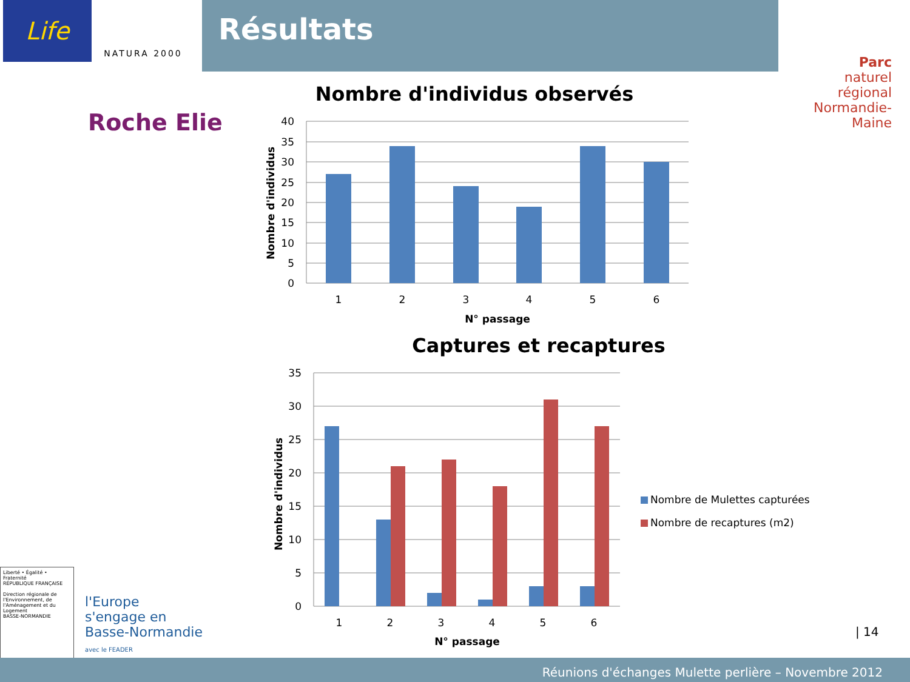Life
NATURA 2000
Résultats
Parc
naturel
régional
Normandie-Maine
Roche Elie
Nombre d'individus observés
40
35
30
25
20
15
10
5
0
1
2
3
4
5
6
N° passage
Nombre d'individus
Captures et recaptures
35
30
25
20
15
10
5
0
1
2
3
4
5
6
N° passage
Nombre d'individus
Nombre de Mulettes capturées
Nombre de recaptures (m2)
Liberté • Égalité • Fraternité
RÉPUBLIQUE FRANÇAISE
Direction régionale de l'Environnement, de l'Aménagement et du Logement
BASSE-NORMANDIE
l'Europe
s'engage en
Basse-Normandie
avec le FEADER
| 14
Réunions d'échanges Mulette perlière – Novembre 2012